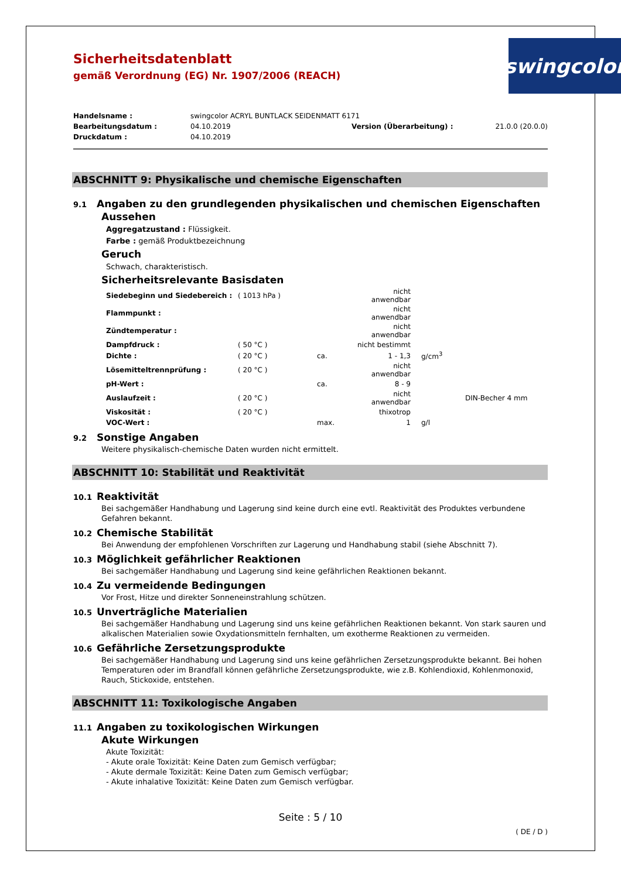swingcolor<sup>®</sup>
Sicherheitsdatenblatt
gemäß Verordnung (EG) Nr. 1907/2006 (REACH)
| Handelsname : | swingcolor ACRYL BUNTLACK SEIDENMATT 6171 | | |
| Bearbeitungsdatum : | 04.10.2019 | Version (Überarbeitung) : | 21.0.0 (20.0.0) |
| Druckdatum : | 04.10.2019 | | |
ABSCHNITT 9: Physikalische und chemische Eigenschaften
9.1 Angaben zu den grundlegenden physikalischen und chemischen Eigenschaften
Aussehen
Aggregatzustand : Flüssigkeit.
Farbe : gemäß Produktbezeichnung
Geruch
Schwach, charakteristisch.
Sicherheitsrelevante Basisdaten
| Siedebeginn und Siedebereich : | ( 1013 hPa ) | | nicht anwendbar | | |
| Flammpunkt : | | | nicht anwendbar | | |
| Zündtemperatur : | | | nicht anwendbar | | |
| Dampfdruck : | ( 50 °C ) | | nicht bestimmt | | |
| Dichte : | ( 20 °C ) | ca. | 1 - 1,3 | g/cm<sup>3</sup> | |
| Lösemitteltrennprüfung : | ( 20 °C ) | | nicht anwendbar | | |
| pH-Wert : | | ca. | 8 - 9 | | |
| Auslaufzeit : | ( 20 °C ) | | nicht anwendbar | | DIN-Becher 4 mm |
| Viskosität : | ( 20 °C ) | | thixotrop | | |
| VOC-Wert : | | max. | 1 | g/l | |
9.2 Sonstige Angaben
Weitere physikalisch-chemische Daten wurden nicht ermittelt.
ABSCHNITT 10: Stabilität und Reaktivität
10.1 Reaktivität
Bei sachgemäßer Handhabung und Lagerung sind keine durch eine evtl. Reaktivität des Produktes verbundene Gefahren bekannt.
10.2 Chemische Stabilität
Bei Anwendung der empfohlenen Vorschriften zur Lagerung und Handhabung stabil (siehe Abschnitt 7).
10.3 Möglichkeit gefährlicher Reaktionen
Bei sachgemäßer Handhabung und Lagerung sind keine gefährlichen Reaktionen bekannt.
10.4 Zu vermeidende Bedingungen
Vor Frost, Hitze und direkter Sonneneinstrahlung schützen.
10.5 Unverträgliche Materialien
Bei sachgemäßer Handhabung und Lagerung sind uns keine gefährlichen Reaktionen bekannt. Von stark sauren und alkalischen Materialien sowie Oxydationsmitteln fernhalten, um exotherme Reaktionen zu vermeiden.
10.6 Gefährliche Zersetzungsprodukte
Bei sachgemäßer Handhabung und Lagerung sind uns keine gefährlichen Zersetzungsprodukte bekannt. Bei hohen Temperaturen oder im Brandfall können gefährliche Zersetzungsprodukte, wie z.B. Kohlendioxid, Kohlenmonoxid, Rauch, Stickoxide, entstehen.
ABSCHNITT 11: Toxikologische Angaben
11.1 Angaben zu toxikologischen Wirkungen
Akute Wirkungen
Akute Toxizität:
- Akute orale Toxizität: Keine Daten zum Gemisch verfügbar;
- Akute dermale Toxizität: Keine Daten zum Gemisch verfügbar;
- Akute inhalative Toxizität: Keine Daten zum Gemisch verfügbar.
Seite : 5 / 10
( DE / D )